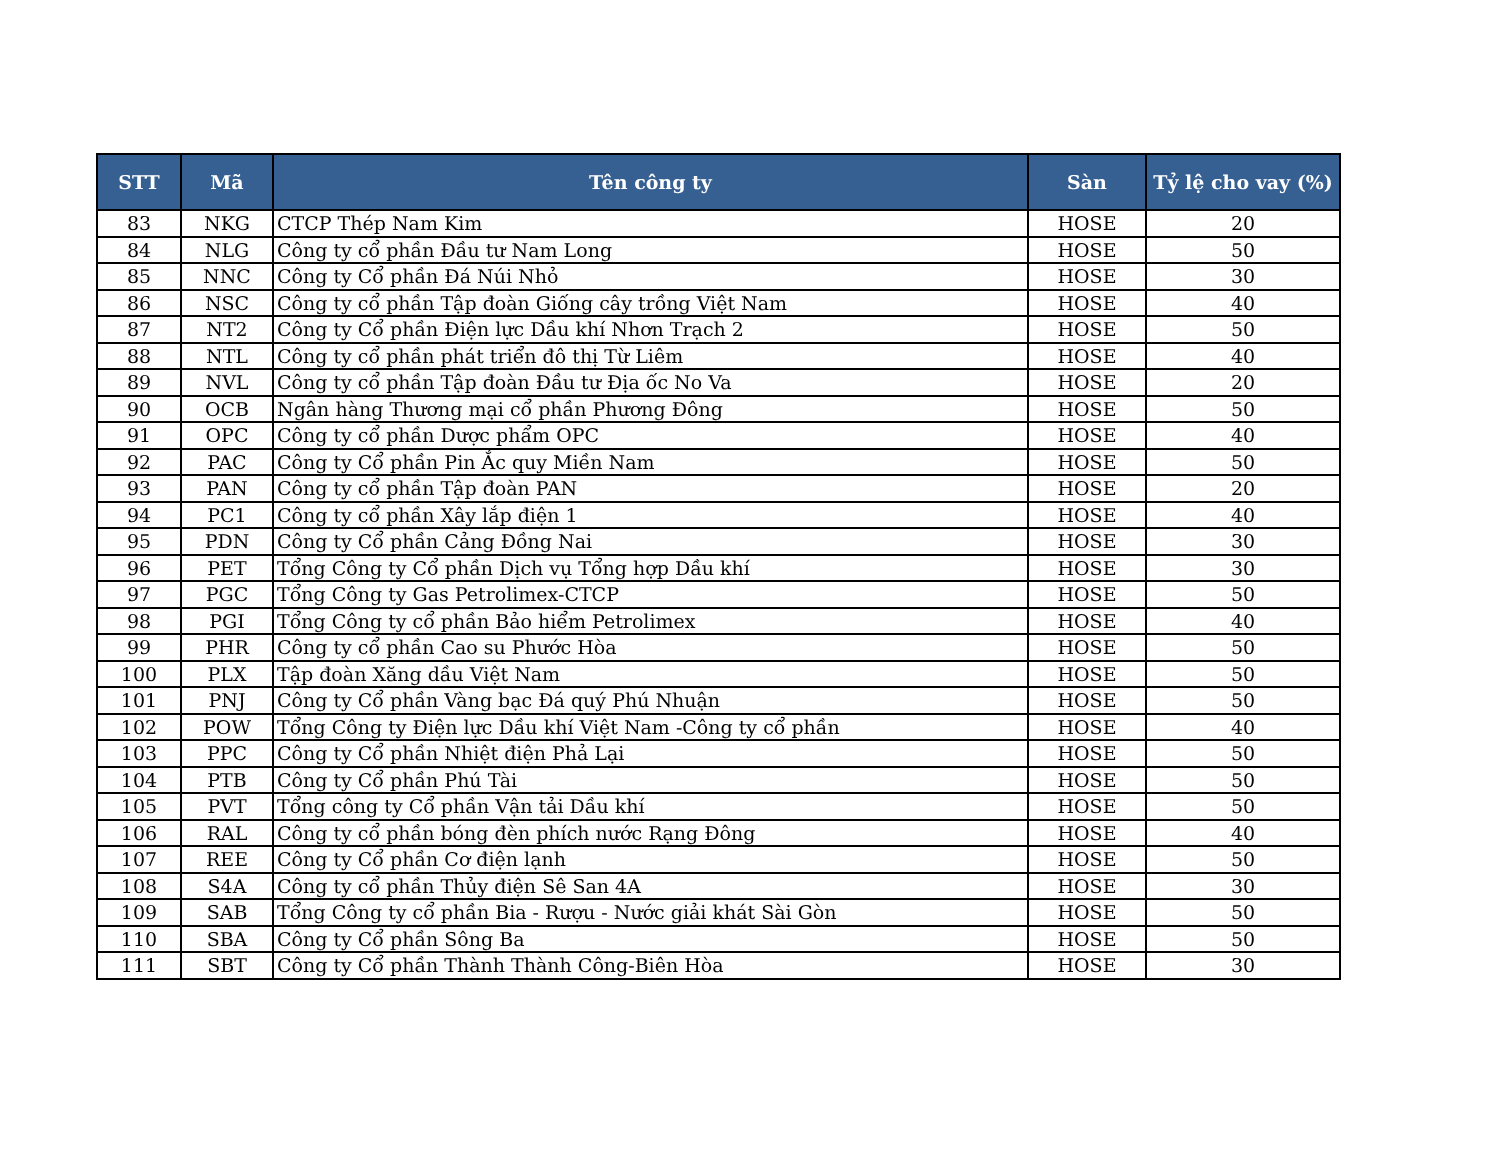| STT | Mã | Tên công ty | Sàn | Tỷ lệ cho vay (%) |
| --- | --- | --- | --- | --- |
| 83 | NKG | CTCP Thép Nam Kim | HOSE | 20 |
| 84 | NLG | Công ty cổ phần Đầu tư Nam Long | HOSE | 50 |
| 85 | NNC | Công ty Cổ phần Đá Núi Nhỏ | HOSE | 30 |
| 86 | NSC | Công ty cổ phần Tập đoàn Giống cây trồng Việt Nam | HOSE | 40 |
| 87 | NT2 | Công ty Cổ phần Điện lực Dầu khí Nhơn Trạch 2 | HOSE | 50 |
| 88 | NTL | Công ty cổ phần phát triển đô thị Từ Liêm | HOSE | 40 |
| 89 | NVL | Công ty cổ phần Tập đoàn Đầu tư Địa ốc No Va | HOSE | 20 |
| 90 | OCB | Ngân hàng Thương mại cổ phần Phương Đông | HOSE | 50 |
| 91 | OPC | Công ty cổ phần Dược phẩm OPC | HOSE | 40 |
| 92 | PAC | Công ty Cổ phần Pin Ắc quy Miền Nam | HOSE | 50 |
| 93 | PAN | Công ty cổ phần Tập đoàn PAN | HOSE | 20 |
| 94 | PC1 | Công ty cổ phần Xây lắp điện 1 | HOSE | 40 |
| 95 | PDN | Công ty Cổ phần Cảng Đồng Nai | HOSE | 30 |
| 96 | PET | Tổng Công ty Cổ phần Dịch vụ Tổng hợp Dầu khí | HOSE | 30 |
| 97 | PGC | Tổng Công ty Gas Petrolimex-CTCP | HOSE | 50 |
| 98 | PGI | Tổng Công ty cổ phần Bảo hiểm Petrolimex | HOSE | 40 |
| 99 | PHR | Công ty cổ phần Cao su Phước Hòa | HOSE | 50 |
| 100 | PLX | Tập đoàn Xăng dầu Việt Nam | HOSE | 50 |
| 101 | PNJ | Công ty Cổ phần Vàng bạc Đá quý Phú Nhuận | HOSE | 50 |
| 102 | POW | Tổng Công ty Điện lực Dầu khí Việt Nam -Công ty cổ phần | HOSE | 40 |
| 103 | PPC | Công ty Cổ phần Nhiệt điện Phả Lại | HOSE | 50 |
| 104 | PTB | Công ty Cổ phần Phú Tài | HOSE | 50 |
| 105 | PVT | Tổng công ty Cổ phần Vận tải Dầu khí | HOSE | 50 |
| 106 | RAL | Công ty cổ phần bóng đèn phích nước Rạng Đông | HOSE | 40 |
| 107 | REE | Công ty Cổ phần Cơ điện lạnh | HOSE | 50 |
| 108 | S4A | Công ty cổ phần Thủy điện Sê San 4A | HOSE | 30 |
| 109 | SAB | Tổng Công ty cổ phần Bia - Rượu - Nước giải khát Sài Gòn | HOSE | 50 |
| 110 | SBA | Công ty Cổ phần Sông Ba | HOSE | 50 |
| 111 | SBT | Công ty Cổ phần Thành Thành Công-Biên Hòa | HOSE | 30 |